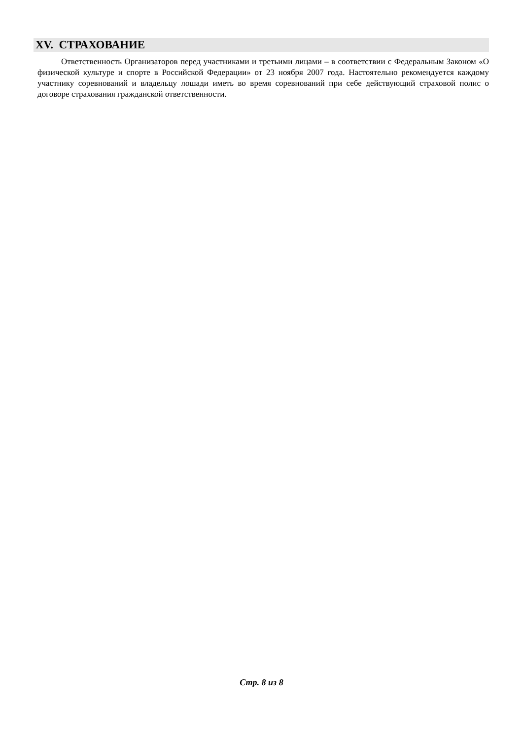XV. СТРАХОВАНИЕ
Ответственность Организаторов перед участниками и третьими лицами – в соответствии с Федеральным Законом «О физической культуре и спорте в Российской Федерации» от 23 ноября 2007 года. Настоятельно рекомендуется каждому участнику соревнований и владельцу лошади иметь во время соревнований при себе действующий страховой полис о договоре страхования гражданской ответственности.
Стр. 8 из 8